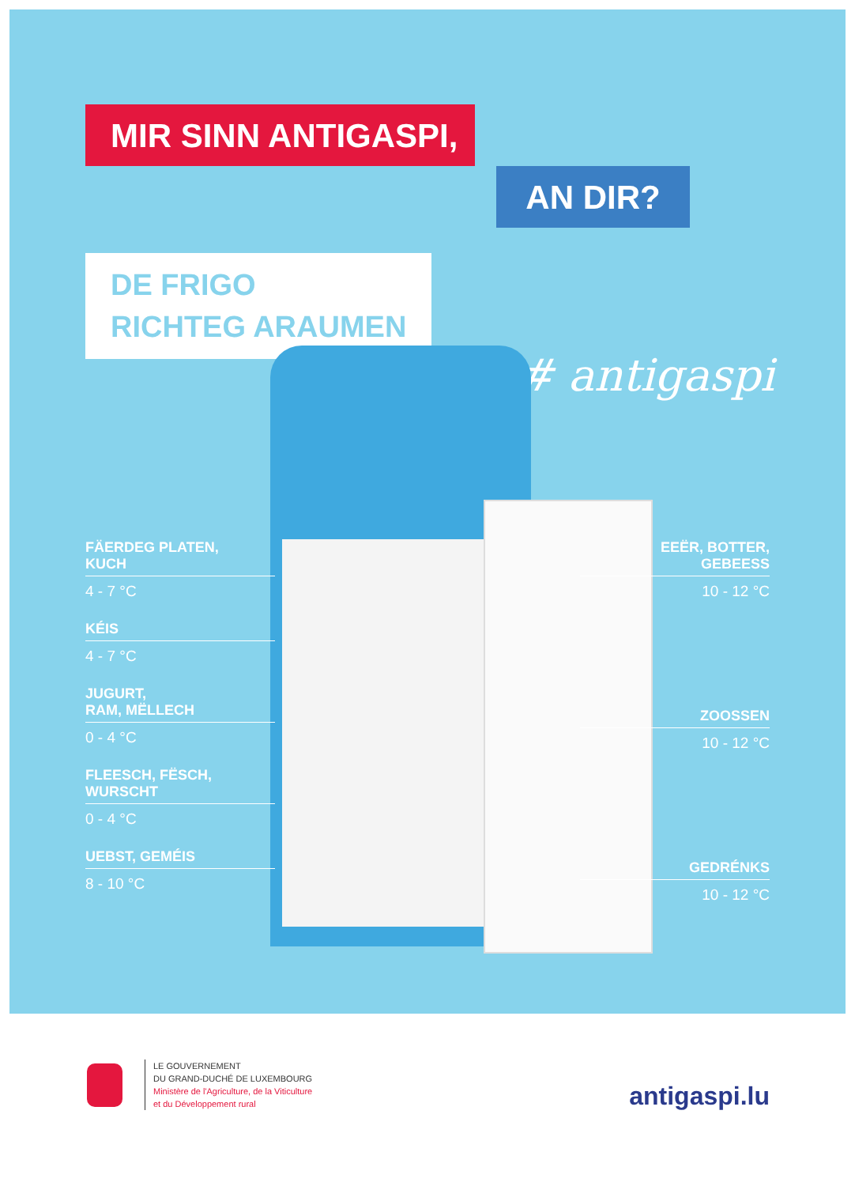MIR SINN ANTIGASPI,
AN DIR?
DE FRIGO
RICHTEG ARAUMEN
# antigaspi
FÄERDEG PLATEN,
KUCH
4 - 7 °C
KÉIS
4 - 7 °C
JUGURT,
RAM, MËLLECH
0 - 4 °C
FLEESCH, FËSCH,
WURSCHT
0 - 4 °C
UEBST, GEMÉIS
8 - 10 °C
EEËR, BOTTER,
GEBEESS
10 - 12 °C
ZOOSSEN
10 - 12 °C
GEDRÉNKS
10 - 12 °C
LE GOUVERNEMENT
DU GRAND-DUCHÉ DE LUXEMBOURG
Ministère de l'Agriculture, de la Viticulture
et du Développement rural
antigaspi.lu